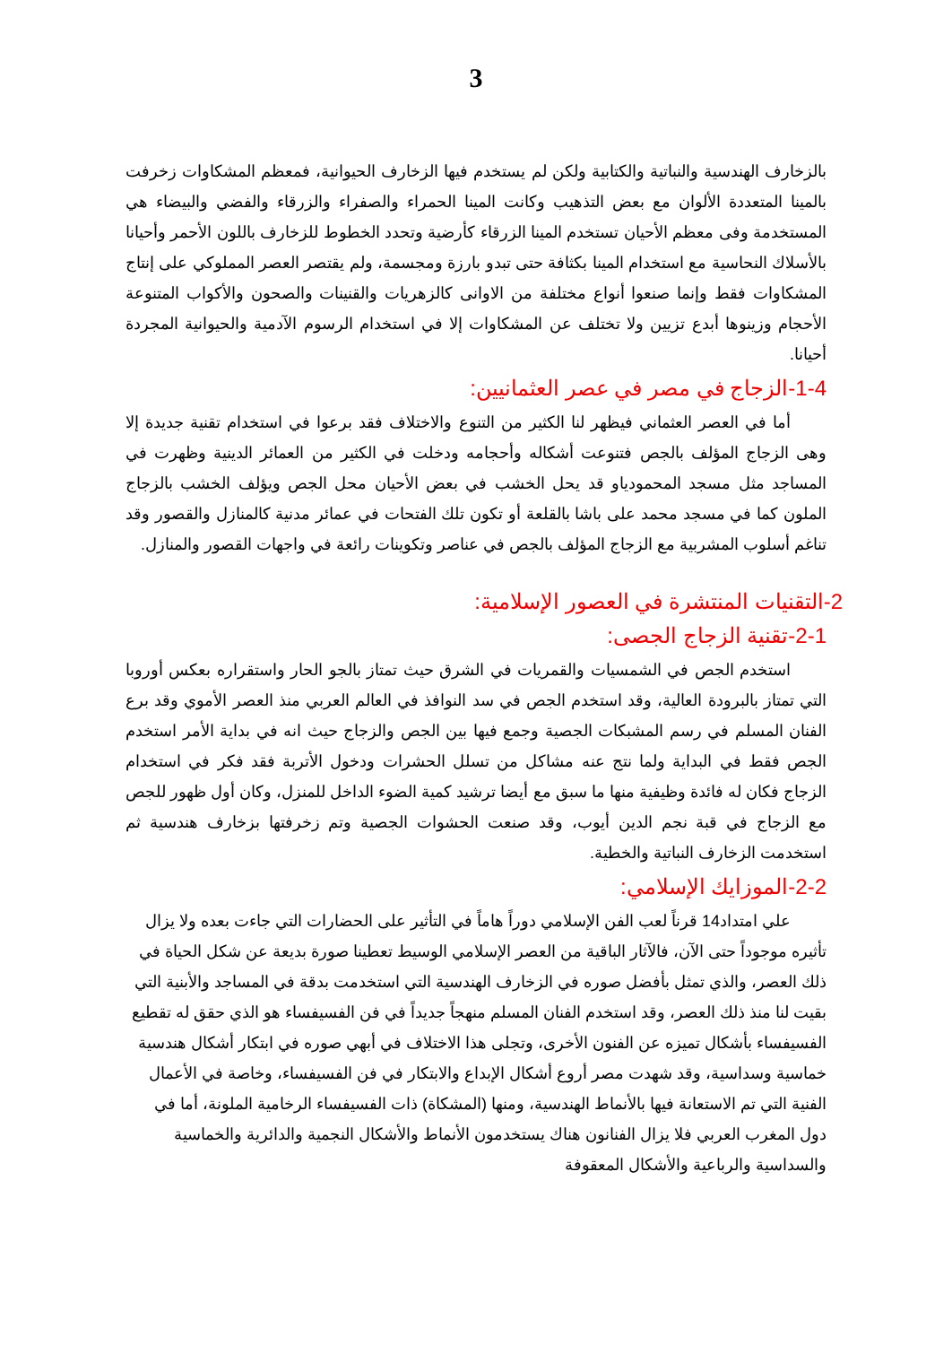3
بالزخارف الهندسية والنباتية والكتابية ولكن لم يستخدم فيها الزخارف الحيوانية، فمعظم المشكاوات زخرفت بالمينا المتعددة الألوان مع بعض التذهيب وكانت المينا الحمراء والصفراء والزرقاء والفضي والبيضاء هي المستخدمة وفى معظم الأحيان تستخدم المينا الزرقاء كأرضية وتحدد الخطوط للزخارف باللون الأحمر وأحيانا بالأسلاك النحاسية مع استخدام المينا بكثافة حتى تبدو بارزة ومجسمة، ولم يقتصر العصر المملوكي على إنتاج المشكاوات فقط وإنما صنعوا أنواع مختلفة من الاوانى كالزهريات والقنينات والصحون والأكواب المتنوعة الأحجام وزينوها أبدع تزيين ولا تختلف عن المشكاوات إلا في استخدام الرسوم الآدمية والحيوانية المجردة أحيانا.
1-4-الزجاج في مصر في عصر العثمانيين:
أما في العصر العثماني فيظهر لنا الكثير من التنوع والاختلاف فقد برعوا في استخدام تقنية جديدة إلا وهى الزجاج المؤلف بالجص فتنوعت أشكاله وأحجامه ودخلت في الكثير من العمائر الدينية وظهرت في المساجد مثل مسجد المحمودياو قد يحل الخشب في بعض الأحيان محل الجص ويؤلف الخشب بالزجاج الملون كما في مسجد محمد على باشا بالقلعة أو تكون تلك الفتحات في عمائر مدنية كالمنازل والقصور وقد تناغم أسلوب المشربية مع الزجاج المؤلف بالجص في عناصر وتكوينات رائعة في واجهات القصور والمنازل.
2-التقنيات المنتشرة في العصور الإسلامية:
2-1-تقنية الزجاج الجصى:
استخدم الجص في الشمسيات والقمريات في الشرق حيث تمتاز بالجو الحار واستقراره بعكس أوروبا التي تمتاز بالبرودة العالية، وقد استخدم الجص في سد النوافذ في العالم العربي منذ العصر الأموي وقد برع الفنان المسلم في رسم المشبكات الجصية وجمع فيها بين الجص والزجاج حيث انه في بداية الأمر استخدم الجص فقط في البداية ولما نتج عنه مشاكل من تسلل الحشرات ودخول الأتربة فقد فكر في استخدام الزجاج فكان له فائدة وظيفية منها ما سبق مع أيضا ترشيد كمية الضوء الداخل للمنزل، وكان أول ظهور للجص مع الزجاج في قبة نجم الدين أيوب، وقد صنعت الحشوات الجصية وتم زخرفتها بزخارف هندسية ثم استخدمت الزخارف النباتية والخطية.
2-2-الموزايك الإسلامي:
علي امتداد14 قرناً لعب الفن الإسلامي دوراً هاماً في التأثير على الحضارات التي جاءت بعده ولا يزال تأثيره موجوداً حتى الآن، فالآثار الباقية من العصر الإسلامي الوسيط تعطينا صورة بديعة عن شكل الحياة في ذلك العصر، والذي تمثل بأفضل صوره في الزخارف الهندسية التي استخدمت بدقة في المساجد والأبنية التي بقيت لنا منذ ذلك العصر، وقد استخدم الفنان المسلم منهجاً جديداً في فن الفسيفساء هو الذي حقق له تقطيع الفسيفساء بأشكال تميزه عن الفنون الأخرى، وتجلى هذا الاختلاف في أبهي صوره في ابتكار أشكال هندسية خماسية وسداسية، وقد شهدت مصر أروع أشكال الإبداع والابتكار في فن الفسيفساء، وخاصة في الأعمال الفنية التي تم الاستعانة فيها بالأنماط الهندسية، ومنها (المشكاة) ذات الفسيفساء الرخامية الملونة، أما في دول المغرب العربي فلا يزال الفنانون هناك يستخدمون الأنماط والأشكال النجمية والدائرية والخماسية والسداسية والرباعية والأشكال المعقوفة